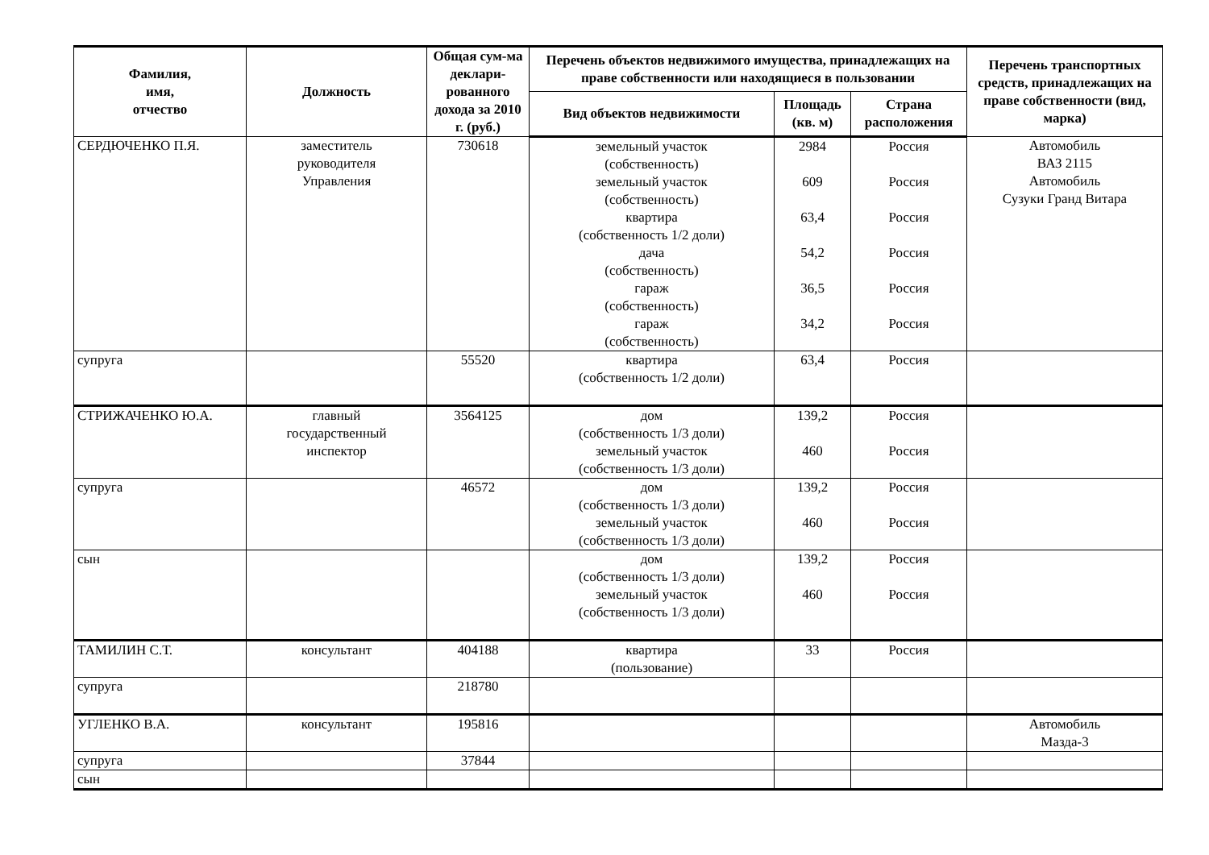| Фамилия, имя, отчество | Должность | Общая сум-ма деклари-рованного дохода за 2010 г. (руб.) | Перечень объектов недвижимого имущества, принадлежащих на праве собственности или находящиеся в пользовании | | | Перечень транспортных средств, принадлежащих на праве собственности (вид, марка) |
| --- | --- | --- | --- | --- | --- | --- |
| | | | Вид объектов недвижимости | Площадь (кв. м) | Страна расположения | |
| СЕРДЮЧЕНКО П.Я. | заместитель руководителя Управления | 730618 | земельный участок (собственность) земельный участок (собственность) квартира (собственность 1/2 доли) дача (собственность) гараж (собственность) гараж (собственность) | 2984 609 63,4 54,2 36,5 34,2 | Россия Россия Россия Россия Россия Россия | Автомобиль ВАЗ 2115 Автомобиль Сузуки Гранд Витара |
| супруга | | 55520 | квартира (собственность 1/2 доли) | 63,4 | Россия | |
| СТРИЖАЧЕНКО Ю.А. | главный государственный инспектор | 3564125 | дом (собственность 1/3 доли) земельный участок (собственность 1/3 доли) | 139,2 460 | Россия Россия | |
| супруга | | 46572 | дом (собственность 1/3 доли) земельный участок (собственность 1/3 доли) | 139,2 460 | Россия Россия | |
| сын | | | дом (собственность 1/3 доли) земельный участок (собственность 1/3 доли) | 139,2 460 | Россия Россия | |
| ТАМИЛИН С.Т. | консультант | 404188 | квартира (пользование) | 33 | Россия | |
| супруга | | 218780 | | | | |
| УГЛЕНКО В.А. | консультант | 195816 | | | | Автомобиль Мазда-3 |
| супруга | | 37844 | | | | |
| сын | | | | | | |